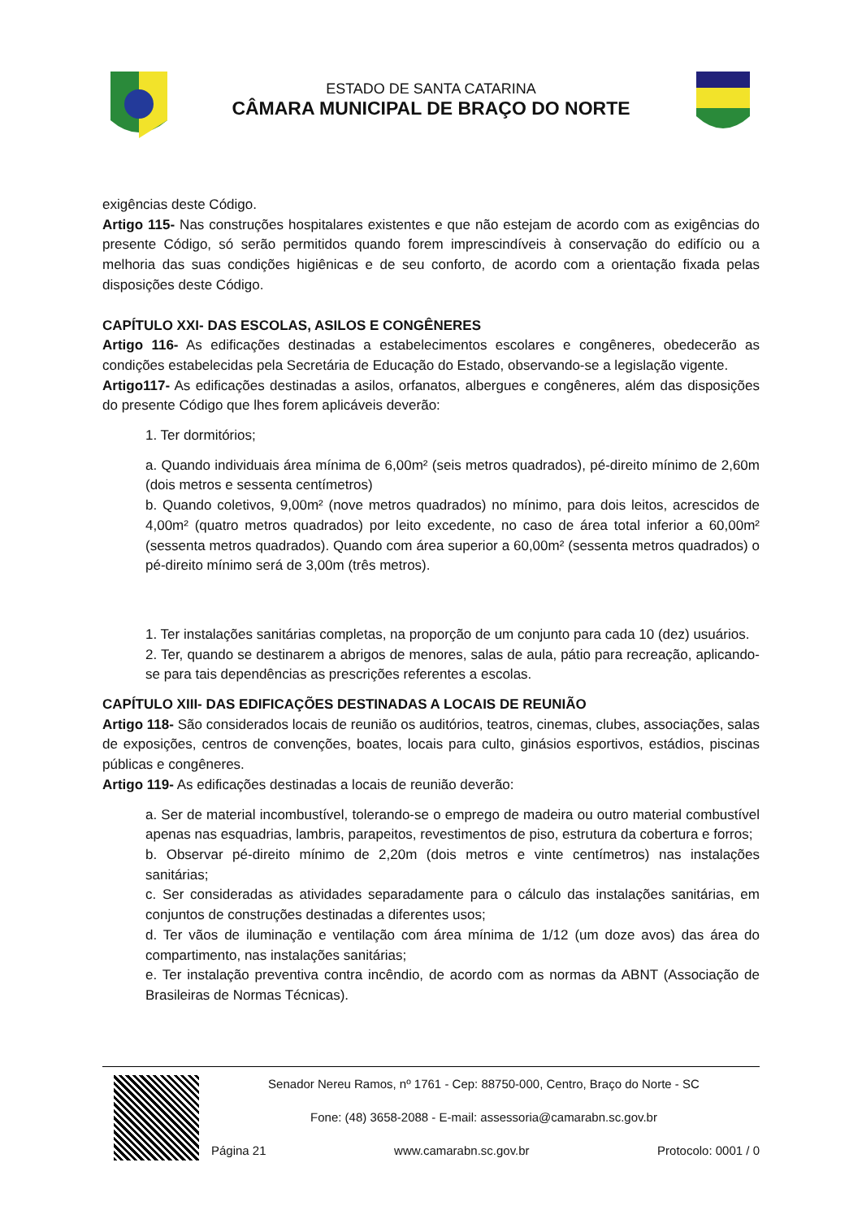ESTADO DE SANTA CATARINA
CÂMARA MUNICIPAL DE BRAÇO DO NORTE
exigências deste Código.
Artigo 115- Nas construções hospitalares existentes e que não estejam de acordo com as exigências do presente Código, só serão permitidos quando forem imprescindíveis à conservação do edifício ou a melhoria das suas condições higiênicas e de seu conforto, de acordo com a orientação fixada pelas disposições deste Código.
CAPÍTULO XXI- DAS ESCOLAS, ASILOS E CONGÊNERES
Artigo 116- As edificações destinadas a estabelecimentos escolares e congêneres, obedecerão as condições estabelecidas pela Secretária de Educação do Estado, observando-se a legislação vigente.
Artigo117- As edificações destinadas a asilos, orfanatos, albergues e congêneres, além das disposições do presente Código que lhes forem aplicáveis deverão:
1. Ter dormitórios;
a. Quando individuais área mínima de 6,00m² (seis metros quadrados), pé-direito mínimo de 2,60m (dois metros e sessenta centímetros)
b. Quando coletivos, 9,00m² (nove metros quadrados) no mínimo, para dois leitos, acrescidos de 4,00m² (quatro metros quadrados) por leito excedente, no caso de área total inferior a 60,00m² (sessenta metros quadrados). Quando com área superior a 60,00m² (sessenta metros quadrados) o pé-direito mínimo será de 3,00m (três metros).
1. Ter instalações sanitárias completas, na proporção de um conjunto para cada 10 (dez) usuários.
2. Ter, quando se destinarem a abrigos de menores, salas de aula, pátio para recreação, aplicando-se para tais dependências as prescrições referentes a escolas.
CAPÍTULO XIII- DAS EDIFICAÇÕES DESTINADAS A LOCAIS DE REUNIÃO
Artigo 118- São considerados locais de reunião os auditórios, teatros, cinemas, clubes, associações, salas de exposições, centros de convenções, boates, locais para culto, ginásios esportivos, estádios, piscinas públicas e congêneres.
Artigo 119- As edificações destinadas a locais de reunião deverão:
a. Ser de material incombustível, tolerando-se o emprego de madeira ou outro material combustível apenas nas esquadrias, lambris, parapeitos, revestimentos de piso, estrutura da cobertura e forros;
b. Observar pé-direito mínimo de 2,20m (dois metros e vinte centímetros) nas instalações sanitárias;
c. Ser consideradas as atividades separadamente para o cálculo das instalações sanitárias, em conjuntos de construções destinadas a diferentes usos;
d. Ter vãos de iluminação e ventilação com área mínima de 1/12 (um doze avos) das área do compartimento, nas instalações sanitárias;
e. Ter instalação preventiva contra incêndio, de acordo com as normas da ABNT (Associação de Brasileiras de Normas Técnicas).
Senador Nereu Ramos, nº 1761 - Cep: 88750-000, Centro, Braço do Norte - SC
Fone: (48) 3658-2088 - E-mail: assessoria@camarabn.sc.gov.br
Página 21 www.camarabn.sc.gov.br Protocolo: 0001 / 0